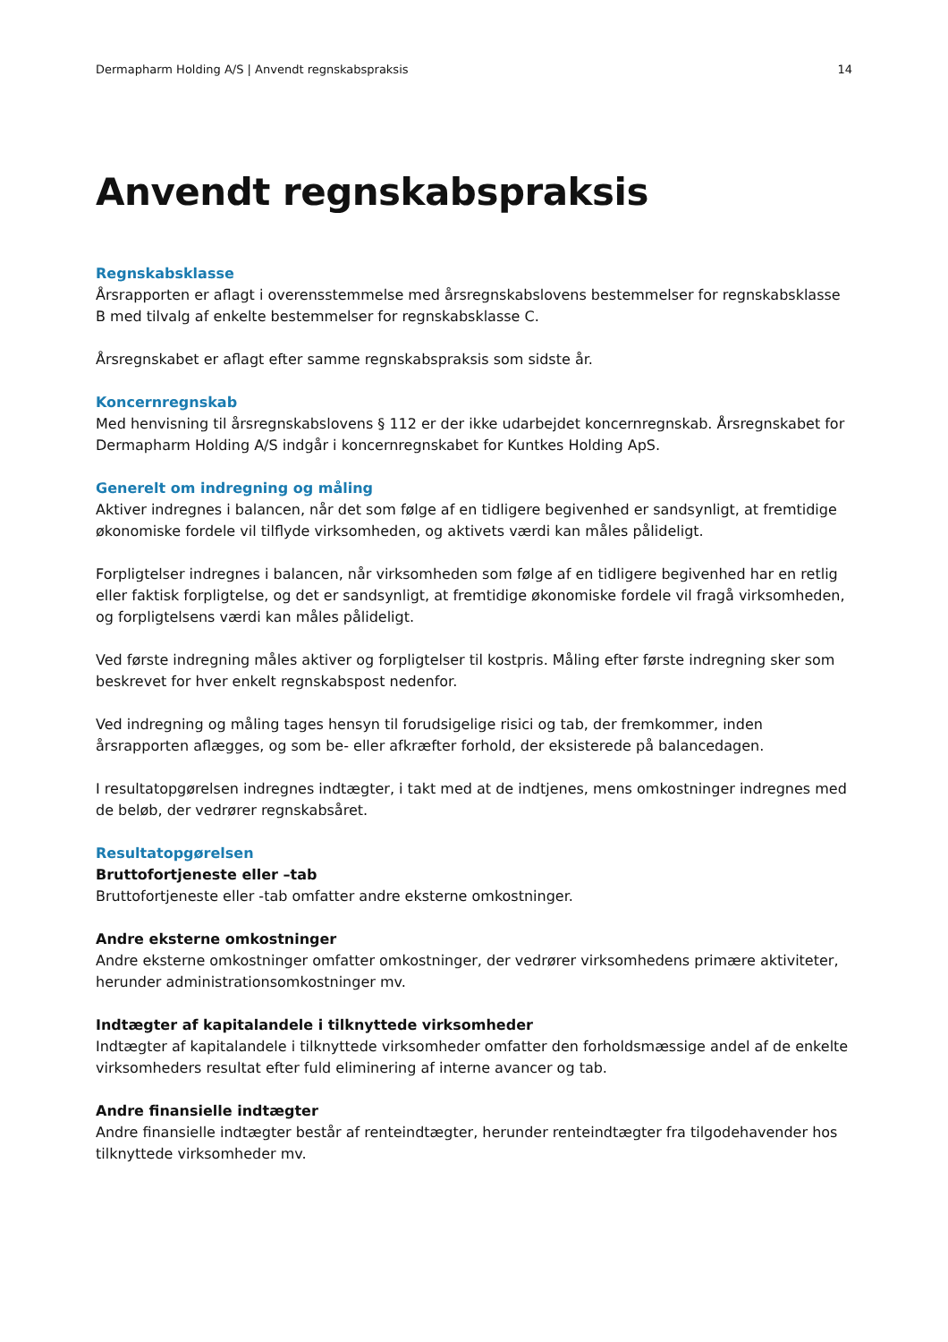Dermapharm Holding A/S | Anvendt regnskabspraksis 14
Anvendt regnskabspraksis
Regnskabsklasse
Årsrapporten er aflagt i overensstemmelse med årsregnskabslovens bestemmelser for regnskabsklasse B med tilvalg af enkelte bestemmelser for regnskabsklasse C.
Årsregnskabet er aflagt efter samme regnskabspraksis som sidste år.
Koncernregnskab
Med henvisning til årsregnskabslovens § 112 er der ikke udarbejdet koncernregnskab. Årsregnskabet for Dermapharm Holding A/S indgår i koncernregnskabet for Kuntkes Holding ApS.
Generelt om indregning og måling
Aktiver indregnes i balancen, når det som følge af en tidligere begivenhed er sandsynligt, at fremtidige økonomiske fordele vil tilflyde virksomheden, og aktivets værdi kan måles pålideligt.
Forpligtelser indregnes i balancen, når virksomheden som følge af en tidligere begivenhed har en retlig eller faktisk forpligtelse, og det er sandsynligt, at fremtidige økonomiske fordele vil fragå virksomheden, og forpligtelsens værdi kan måles pålideligt.
Ved første indregning måles aktiver og forpligtelser til kostpris. Måling efter første indregning sker som beskrevet for hver enkelt regnskabspost nedenfor.
Ved indregning og måling tages hensyn til forudsigelige risici og tab, der fremkommer, inden årsrapporten aflægges, og som be- eller afkræfter forhold, der eksisterede på balancedagen.
I resultatopgørelsen indregnes indtægter, i takt med at de indtjenes, mens omkostninger indregnes med de beløb, der vedrører regnskabsåret.
Resultatopgørelsen
Bruttofortjeneste eller –tab
Bruttofortjeneste eller -tab omfatter andre eksterne omkostninger.
Andre eksterne omkostninger
Andre eksterne omkostninger omfatter omkostninger, der vedrører virksomhedens primære aktiviteter, herunder administrationsomkostninger mv.
Indtægter af kapitalandele i tilknyttede virksomheder
Indtægter af kapitalandele i tilknyttede virksomheder omfatter den forholdsmæssige andel af de enkelte virksomheders resultat efter fuld eliminering af interne avancer og tab.
Andre finansielle indtægter
Andre finansielle indtægter består af renteindtægter, herunder renteindtægter fra tilgodehavender hos tilknyttede virksomheder mv.